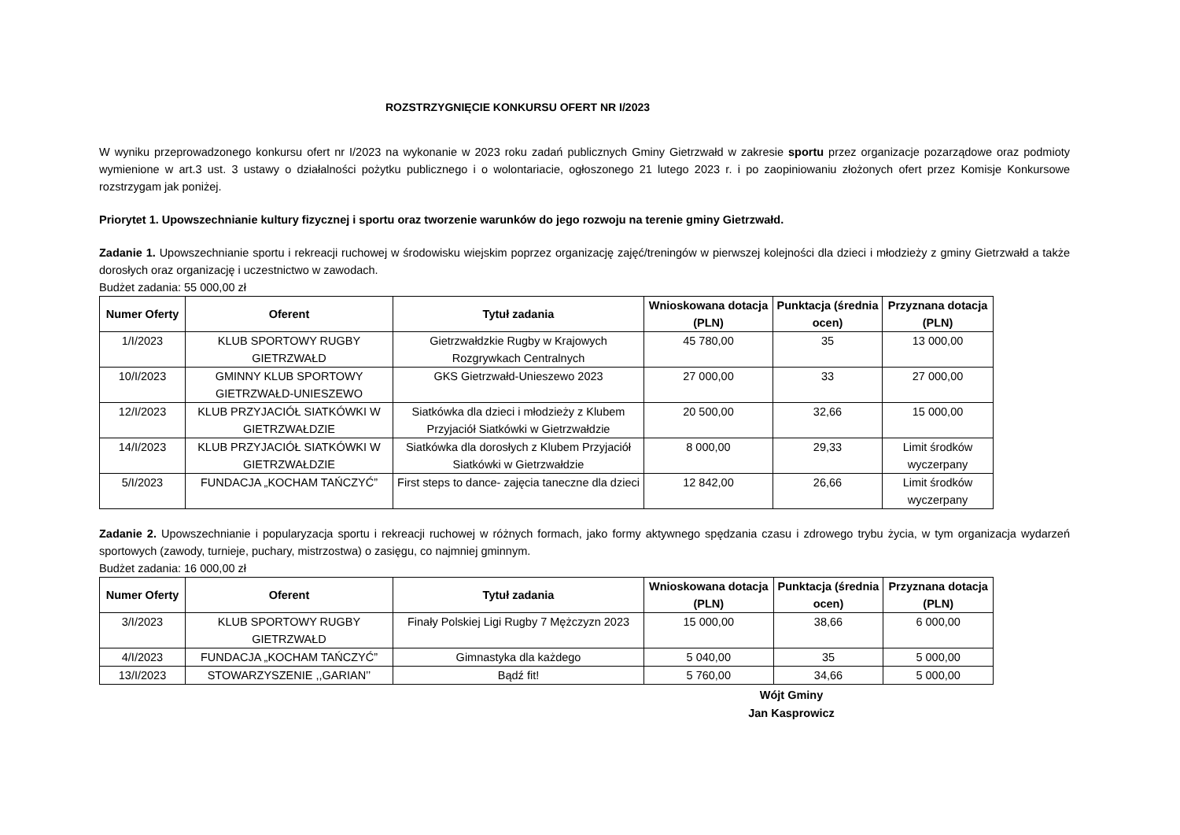ROZSTRZYGNIĘCIE KONKURSU OFERT NR I/2023
W wyniku przeprowadzonego konkursu ofert nr I/2023 na wykonanie w 2023 roku zadań publicznych Gminy Gietrzwałd w zakresie sportu przez organizacje pozarządowe oraz podmioty wymienione w art.3 ust. 3 ustawy o działalności pożytku publicznego i o wolontariacie, ogłoszonego 21 lutego 2023 r. i po zaopiniowaniu złożonych ofert przez Komisje Konkursowe rozstrzygam jak poniżej.
Priorytet 1. Upowszechnianie kultury fizycznej i sportu oraz tworzenie warunków do jego rozwoju na terenie gminy Gietrzwałd.
Zadanie 1. Upowszechnianie sportu i rekreacji ruchowej w środowisku wiejskim poprzez organizację zajęć/treningów w pierwszej kolejności dla dzieci i młodzieży z gminy Gietrzwałd a także dorosłych oraz organizację i uczestnictwo w zawodach.
Budżet zadania: 55 000,00 zł
| Numer Oferty | Oferent | Tytuł zadania | Wnioskowana dotacja (PLN) | Punktacja (średnia ocen) | Przyznana dotacja (PLN) |
| --- | --- | --- | --- | --- | --- |
| 1/I/2023 | KLUB SPORTOWY RUGBY GIETRZWAŁD | Gietrzwałdzkie Rugby w Krajowych Rozgrywkach Centralnych | 45 780,00 | 35 | 13 000,00 |
| 10/I/2023 | GMINNY KLUB SPORTOWY GIETRZWAŁD-UNIESZEWO | GKS Gietrzwałd-Unieszewo 2023 | 27 000,00 | 33 | 27 000,00 |
| 12/I/2023 | KLUB PRZYJACIÓŁ SIATKÓWKI W GIETRZWAŁDZIE | Siatkówka dla dzieci i młodzieży z Klubem Przyjaciół Siatkówki w Gietrzwałdzie | 20 500,00 | 32,66 | 15 000,00 |
| 14/I/2023 | KLUB PRZYJACIÓŁ SIATKÓWKI W GIETRZWAŁDZIE | Siatkówka dla dorosłych z Klubem Przyjaciół Siatkówki w Gietrzwałdzie | 8 000,00 | 29,33 | Limit środków wyczerpany |
| 5/I/2023 | FUNDACJA „KOCHAM TAŃCZYĆ” | First steps to dance- zajęcia taneczne dla dzieci | 12 842,00 | 26,66 | Limit środków wyczerpany |
Zadanie 2. Upowszechnianie i popularyzacja sportu i rekreacji ruchowej w różnych formach, jako formy aktywnego spędzania czasu i zdrowego trybu życia, w tym organizacja wydarzeń sportowych (zawody, turnieje, puchary, mistrzostwa) o zasięgu, co najmniej gminnym.
Budżet zadania: 16 000,00 zł
| Numer Oferty | Oferent | Tytuł zadania | Wnioskowana dotacja (PLN) | Punktacja (średnia ocen) | Przyznana dotacja (PLN) |
| --- | --- | --- | --- | --- | --- |
| 3/I/2023 | KLUB SPORTOWY RUGBY GIETRZWAŁD | Finały Polskiej Ligi Rugby 7 Mężczyzn 2023 | 15 000,00 | 38,66 | 6 000,00 |
| 4/I/2023 | FUNDACJA „KOCHAM TAŃCZYĆ” | Gimnastyka dla każdego | 5 040,00 | 35 | 5 000,00 |
| 13/I/2023 | STOWARZYSZENIE ,,GARIAN’’ | Bądź fit! | 5 760,00 | 34,66 | 5 000,00 |
Wójt Gminy
Jan Kasprowicz